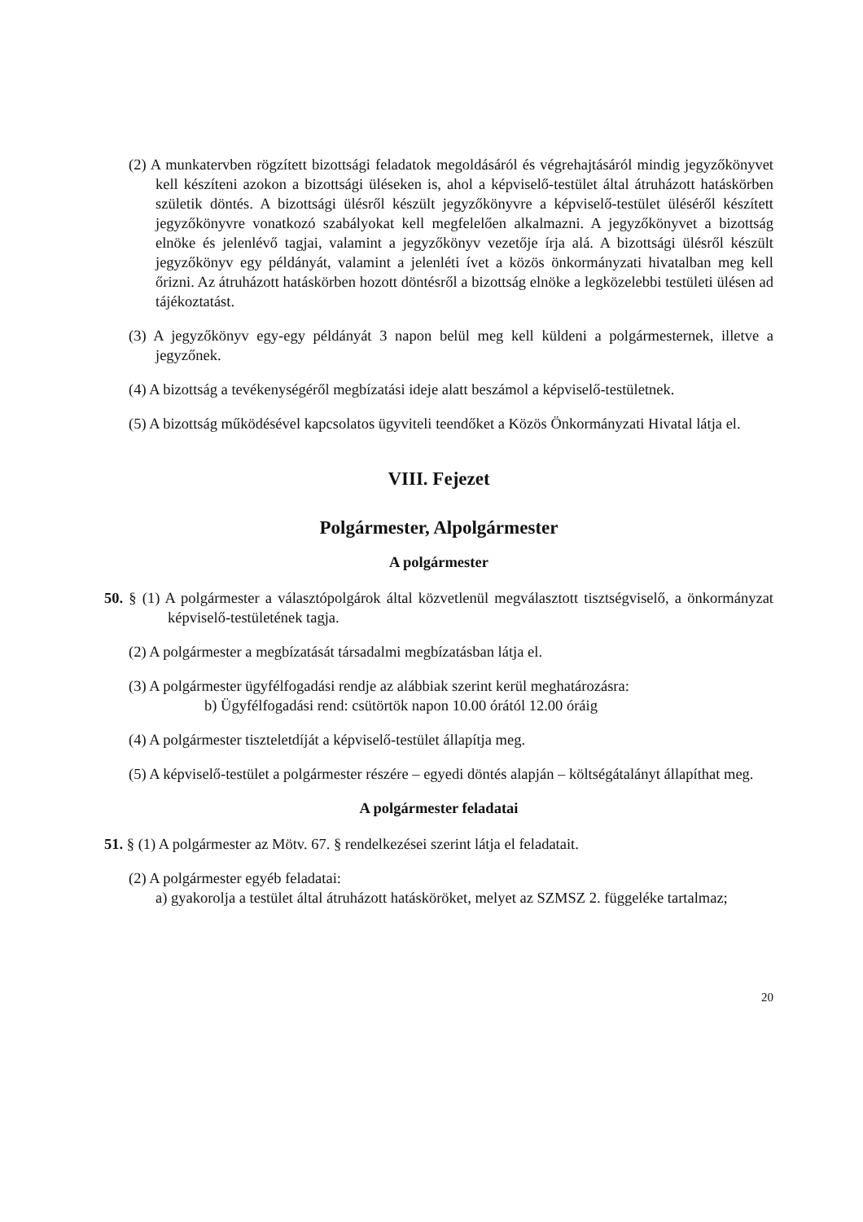(2) A munkatervben rögzített bizottsági feladatok megoldásáról és végrehajtásáról mindig jegyzőkönyvet kell készíteni azokon a bizottsági üléseken is, ahol a képviselő-testület által átruházott hatáskörben születik döntés. A bizottsági ülésről készült jegyzőkönyvre a képviselő-testület üléséről készített jegyzőkönyvre vonatkozó szabályokat kell megfelelően alkalmazni. A jegyzőkönyvet a bizottság elnöke és jelenlévő tagjai, valamint a jegyzőkönyv vezetője írja alá. A bizottsági ülésről készült jegyzőkönyv egy példányát, valamint a jelenléti ívet a közös önkormányzati hivatalban meg kell őrizni. Az átruházott hatáskörben hozott döntésről a bizottság elnöke a legközelebbi testületi ülésen ad tájékoztatást.
(3) A jegyzőkönyv egy-egy példányát 3 napon belül meg kell küldeni a polgármesternek, illetve a jegyzőnek.
(4) A bizottság a tevékenységéről megbízatási ideje alatt beszámol a képviselő-testületnek.
(5) A bizottság működésével kapcsolatos ügyviteli teendőket a Közös Önkormányzati Hivatal látja el.
VIII. Fejezet
Polgármester, Alpolgármester
A polgármester
50. § (1) A polgármester a választópolgárok által közvetlenül megválasztott tisztségviselő, a önkormányzat képviselő-testületének tagja.
(2) A polgármester a megbízatását társadalmi megbízatásban látja el.
(3) A polgármester ügyfélfogadási rendje az alábbiak szerint kerül meghatározásra:
b) Ügyfélfogadási rend: csütörtök napon 10.00 órától 12.00 óráig
(4) A polgármester tiszteletdíját a képviselő-testület állapítja meg.
(5) A képviselő-testület a polgármester részére – egyedi döntés alapján – költségátalányt állapíthat meg.
A polgármester feladatai
51. § (1) A polgármester az Mötv. 67. § rendelkezései szerint látja el feladatait.
(2) A polgármester egyéb feladatai:
a) gyakorolja a testület által átruházott hatásköröket, melyet az SZMSZ 2. függeléke tartalmaz;
20